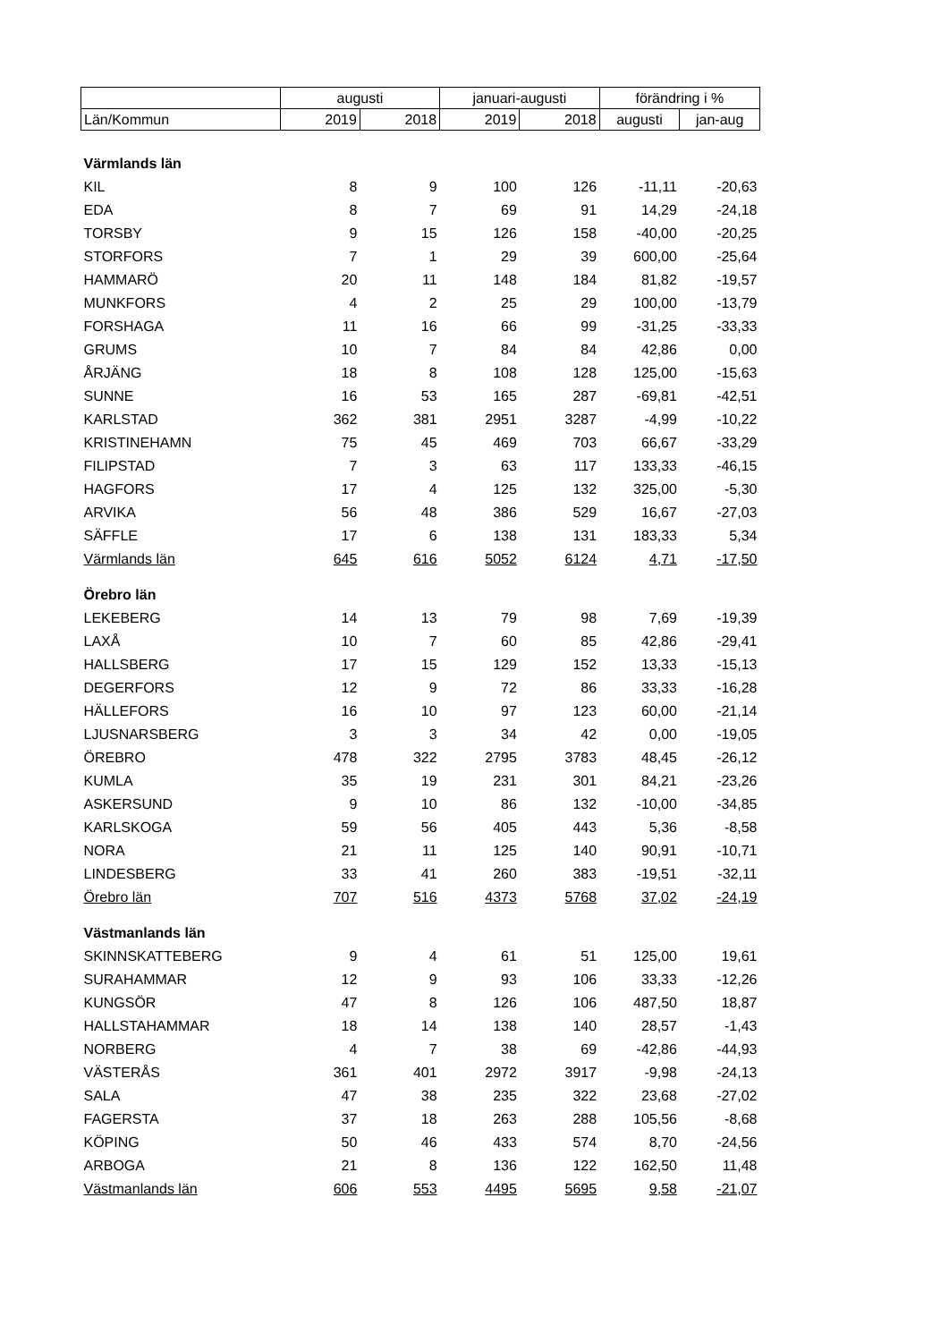| | augusti | | januari-augusti | | förändring i % | |
| Län/Kommun | 2019 | 2018 | 2019 | 2018 | augusti | jan-aug |
| Värmlands län | | | | | | |
| KIL | 8 | 9 | 100 | 126 | -11,11 | -20,63 |
| EDA | 8 | 7 | 69 | 91 | 14,29 | -24,18 |
| TORSBY | 9 | 15 | 126 | 158 | -40,00 | -20,25 |
| STORFORS | 7 | 1 | 29 | 39 | 600,00 | -25,64 |
| HAMMARÖ | 20 | 11 | 148 | 184 | 81,82 | -19,57 |
| MUNKFORS | 4 | 2 | 25 | 29 | 100,00 | -13,79 |
| FORSHAGA | 11 | 16 | 66 | 99 | -31,25 | -33,33 |
| GRUMS | 10 | 7 | 84 | 84 | 42,86 | 0,00 |
| ÅRJÄNG | 18 | 8 | 108 | 128 | 125,00 | -15,63 |
| SUNNE | 16 | 53 | 165 | 287 | -69,81 | -42,51 |
| KARLSTAD | 362 | 381 | 2951 | 3287 | -4,99 | -10,22 |
| KRISTINEHAMN | 75 | 45 | 469 | 703 | 66,67 | -33,29 |
| FILIPSTAD | 7 | 3 | 63 | 117 | 133,33 | -46,15 |
| HAGFORS | 17 | 4 | 125 | 132 | 325,00 | -5,30 |
| ARVIKA | 56 | 48 | 386 | 529 | 16,67 | -27,03 |
| SÄFFLE | 17 | 6 | 138 | 131 | 183,33 | 5,34 |
| Värmlands län | 645 | 616 | 5052 | 6124 | 4,71 | -17,50 |
| Örebro län | | | | | | |
| LEKEBERG | 14 | 13 | 79 | 98 | 7,69 | -19,39 |
| LAXÅ | 10 | 7 | 60 | 85 | 42,86 | -29,41 |
| HALLSBERG | 17 | 15 | 129 | 152 | 13,33 | -15,13 |
| DEGERFORS | 12 | 9 | 72 | 86 | 33,33 | -16,28 |
| HÄLLEFORS | 16 | 10 | 97 | 123 | 60,00 | -21,14 |
| LJUSNARSBERG | 3 | 3 | 34 | 42 | 0,00 | -19,05 |
| ÖREBRO | 478 | 322 | 2795 | 3783 | 48,45 | -26,12 |
| KUMLA | 35 | 19 | 231 | 301 | 84,21 | -23,26 |
| ASKERSUND | 9 | 10 | 86 | 132 | -10,00 | -34,85 |
| KARLSKOGA | 59 | 56 | 405 | 443 | 5,36 | -8,58 |
| NORA | 21 | 11 | 125 | 140 | 90,91 | -10,71 |
| LINDESBERG | 33 | 41 | 260 | 383 | -19,51 | -32,11 |
| Örebro län | 707 | 516 | 4373 | 5768 | 37,02 | -24,19 |
| Västmanlands län | | | | | | |
| SKINNSKATTEBERG | 9 | 4 | 61 | 51 | 125,00 | 19,61 |
| SURAHAMMAR | 12 | 9 | 93 | 106 | 33,33 | -12,26 |
| KUNGSÖR | 47 | 8 | 126 | 106 | 487,50 | 18,87 |
| HALLSTAHAMMAR | 18 | 14 | 138 | 140 | 28,57 | -1,43 |
| NORBERG | 4 | 7 | 38 | 69 | -42,86 | -44,93 |
| VÄSTERÅS | 361 | 401 | 2972 | 3917 | -9,98 | -24,13 |
| SALA | 47 | 38 | 235 | 322 | 23,68 | -27,02 |
| FAGERSTA | 37 | 18 | 263 | 288 | 105,56 | -8,68 |
| KÖPING | 50 | 46 | 433 | 574 | 8,70 | -24,56 |
| ARBOGA | 21 | 8 | 136 | 122 | 162,50 | 11,48 |
| Västmanlands län | 606 | 553 | 4495 | 5695 | 9,58 | -21,07 |